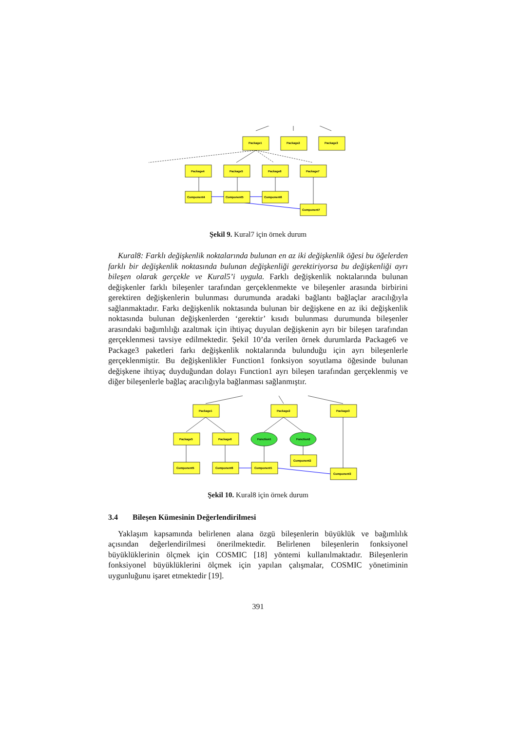Package1
Package2
Package3
Package4
Package5
Package6
Package7
Component4
Component5
Component6
Component7
Şekil 9. Kural7 için örnek durum
Kural8: Farklı değişkenlik noktalarında bulunan en az iki değişkenlik öğesi bu öğelerden farklı bir değişkenlik noktasında bulunan değişkenliği gerektiriyorsa bu değişkenliği ayrı bileşen olarak gerçekle ve Kural5’i uygula. Farklı değişkenlik noktalarında bulunan değişkenler farklı bileşenler tarafından gerçeklenmekte ve bileşenler arasında birbirini gerektiren değişkenlerin bulunması durumunda aradaki bağlantı bağlaçlar aracılığıyla sağlanmaktadır. Farkı değişkenlik noktasında bulunan bir değişkene en az iki değişkenlik noktasında bulunan değişkenlerden ‘gerektir’ kısıdı bulunması durumunda bileşenler arasındaki bağımlılığı azaltmak için ihtiyaç duyulan değişkenin ayrı bir bileşen tarafından gerçeklenmesi tavsiye edilmektedir. Şekil 10’da verilen örnek durumlarda Package6 ve Package3 paketleri farkı değişkenlik noktalarında bulunduğu için ayrı bileşenlerle gerçeklenmiştir. Bu değişkenlikler Function1 fonksiyon soyutlama öğesinde bulunan değişkene ihtiyaç duyduğundan dolayı Function1 ayrı bileşen tarafından gerçeklenmiş ve diğer bileşenlerle bağlaç aracılığıyla bağlanması sağlanmıştır.
Package1
Package2
Package3
Package5
Package6
Function1
Function2
Component5
Component6
Component1
Component2
Component3
Şekil 10. Kural8 için örnek durum
3.4 Bileşen Kümesinin Değerlendirilmesi
Yaklaşım kapsamında belirlenen alana özgü bileşenlerin büyüklük ve bağımlılık açısından değerlendirilmesi önerilmektedir. Belirlenen bileşenlerin fonksiyonel büyüklüklerinin ölçmek için COSMIC [18] yöntemi kullanılmaktadır. Bileşenlerin fonksiyonel büyüklüklerini ölçmek için yapılan çalışmalar, COSMIC yönetiminin uygunluğunu işaret etmektedir [19].
391